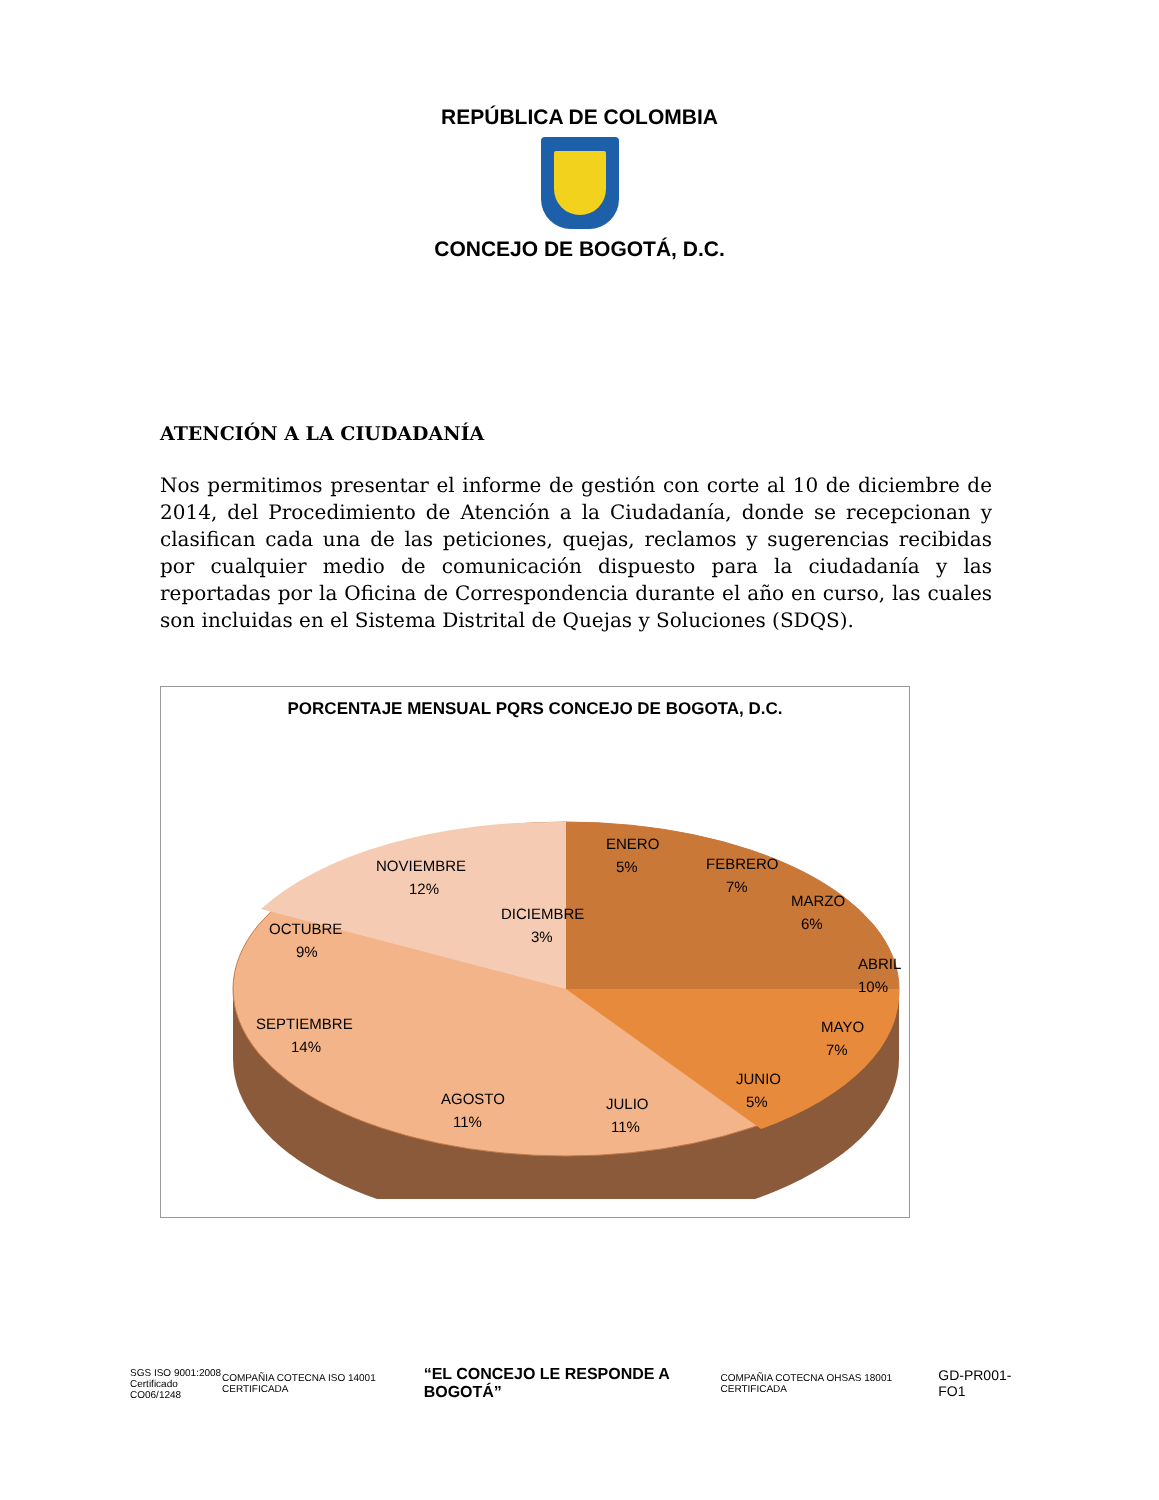REPÚBLICA DE COLOMBIA
CONCEJO DE BOGOTÁ, D.C.
ATENCIÓN A LA CIUDADANÍA
Nos permitimos presentar el informe de gestión con corte al 10 de diciembre de 2014, del Procedimiento de Atención a la Ciudadanía, donde se recepcionan y clasifican cada una de las peticiones, quejas, reclamos y sugerencias recibidas por cualquier medio de comunicación dispuesto para la ciudadanía y las reportadas por la Oficina de Correspondencia durante el año en curso, las cuales son incluidas en el Sistema Distrital de Quejas y Soluciones (SDQS).
PORCENTAJE MENSUAL PQRS CONCEJO DE BOGOTA, D.C.
ENERO
5%
FEBRERO
7%
MARZO
6%
ABRIL
10%
MAYO
7%
JUNIO
5%
JULIO
11%
AGOSTO
11%
SEPTIEMBRE
14%
OCTUBRE
9%
NOVIEMBRE
12%
DICIEMBRE
3%
SGS ISO 9001:2008
Certificado CO06/1248
COMPAÑIA COTECNA ISO 14001 CERTIFICADA
“EL CONCEJO LE RESPONDE A BOGOTÁ”
COMPAÑIA COTECNA OHSAS 18001 CERTIFICADA
GD-PR001-FO1